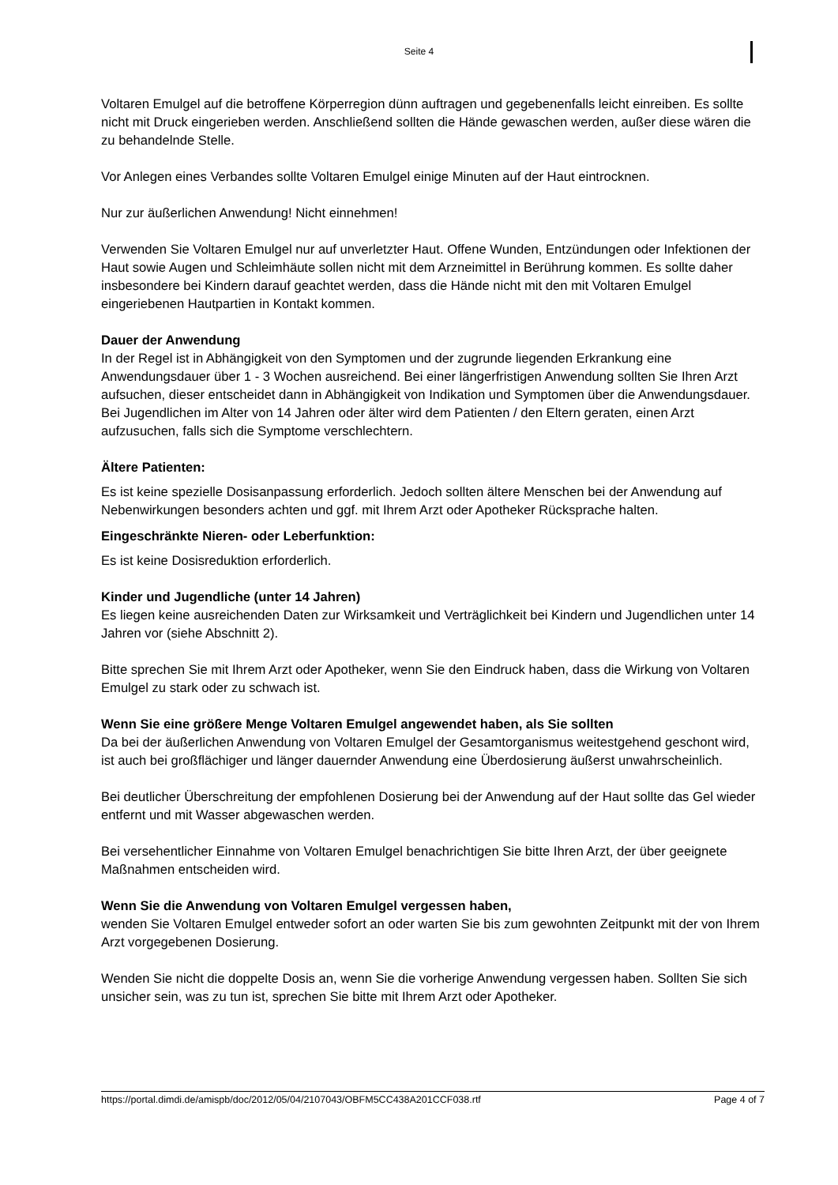Seite 4
Voltaren Emulgel auf die betroffene Körperregion dünn auftragen und gegebenenfalls leicht einreiben. Es sollte nicht mit Druck eingerieben werden. Anschließend sollten die Hände gewaschen werden, außer diese wären die zu behandelnde Stelle.
Vor Anlegen eines Verbandes sollte Voltaren Emulgel einige Minuten auf der Haut eintrocknen.
Nur zur äußerlichen Anwendung! Nicht einnehmen!
Verwenden Sie Voltaren Emulgel nur auf unverletzter Haut. Offene Wunden, Entzündungen oder Infektionen der Haut sowie Augen und Schleimhäute sollen nicht mit dem Arzneimittel in Berührung kommen. Es sollte daher insbesondere bei Kindern darauf geachtet werden, dass die Hände nicht mit den mit Voltaren Emulgel eingeriebenen Hautpartien in Kontakt kommen.
Dauer der Anwendung
In der Regel ist in Abhängigkeit von den Symptomen und der zugrunde liegenden Erkrankung eine Anwendungsdauer über 1 - 3 Wochen ausreichend. Bei einer längerfristigen Anwendung sollten Sie Ihren Arzt aufsuchen, dieser entscheidet dann in Abhängigkeit von Indikation und Symptomen über die Anwendungsdauer.
Bei Jugendlichen im Alter von 14 Jahren oder älter wird dem Patienten / den Eltern geraten, einen Arzt aufzusuchen, falls sich die Symptome verschlechtern.
Ältere Patienten:
Es ist keine spezielle Dosisanpassung erforderlich. Jedoch sollten ältere Menschen bei der Anwendung auf Nebenwirkungen besonders achten und ggf. mit Ihrem Arzt oder Apotheker Rücksprache halten.
Eingeschränkte Nieren- oder Leberfunktion:
Es ist keine Dosisreduktion erforderlich.
Kinder und Jugendliche (unter 14 Jahren)
Es liegen keine ausreichenden Daten zur Wirksamkeit und Verträglichkeit bei Kindern und Jugendlichen unter 14 Jahren vor (siehe Abschnitt 2).
Bitte sprechen Sie mit Ihrem Arzt oder Apotheker, wenn Sie den Eindruck haben, dass die Wirkung von Voltaren Emulgel zu stark oder zu schwach ist.
Wenn Sie eine größere Menge Voltaren Emulgel angewendet haben, als Sie sollten
Da bei der äußerlichen Anwendung von Voltaren Emulgel der Gesamtorganismus weitestgehend geschont wird, ist auch bei großflächiger und länger dauernder Anwendung eine Überdosierung äußerst unwahrscheinlich.
Bei deutlicher Überschreitung der empfohlenen Dosierung bei der Anwendung auf der Haut sollte das Gel wieder entfernt und mit Wasser abgewaschen werden.
Bei versehentlicher Einnahme von Voltaren Emulgel benachrichtigen Sie bitte Ihren Arzt, der über geeignete Maßnahmen entscheiden wird.
Wenn Sie die Anwendung von Voltaren Emulgel vergessen haben,
wenden Sie Voltaren Emulgel entweder sofort an oder warten Sie bis zum gewohnten Zeitpunkt mit der von Ihrem Arzt vorgegebenen Dosierung.
Wenden Sie nicht die doppelte Dosis an, wenn Sie die vorherige Anwendung vergessen haben. Sollten Sie sich unsicher sein, was zu tun ist, sprechen Sie bitte mit Ihrem Arzt oder Apotheker.
https://portal.dimdi.de/amispb/doc/2012/05/04/2107043/OBFM5CC438A201CCF038.rtf Page 4 of 7